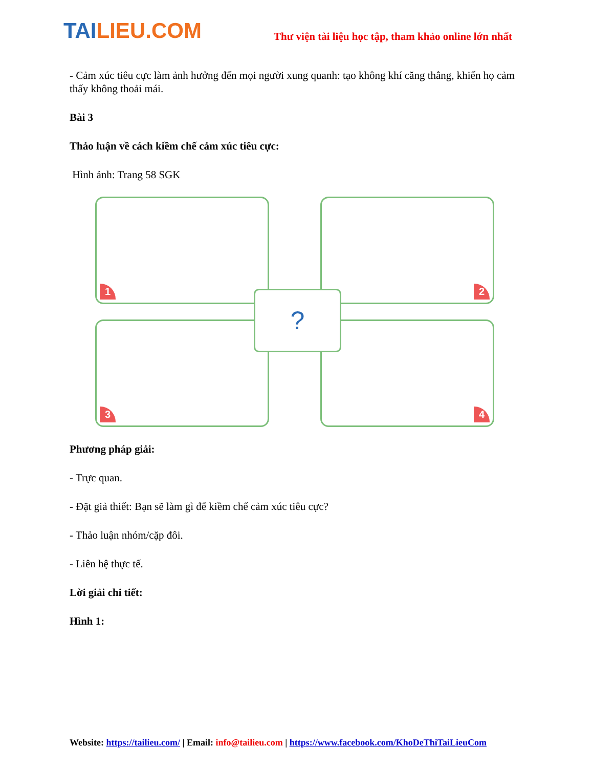TAILIEU.COM
Thư viện tài liệu học tập, tham khảo online lớn nhất
- Cảm xúc tiêu cực làm ảnh hưởng đến mọi người xung quanh: tạo không khí căng thẳng, khiến họ cảm thấy không thoải mái.
Bài 3
Thảo luận về cách kiềm chế cảm xúc tiêu cực:
Hình ảnh: Trang 58 SGK
1
2
3
4
?
Phương pháp giải:
- Trực quan.
- Đặt giả thiết: Bạn sẽ làm gì để kiềm chế cảm xúc tiêu cực?
- Thảo luận nhóm/cặp đôi.
- Liên hệ thực tế.
Lời giải chi tiết:
Hình 1:
Website: https://tailieu.com/ | Email: info@tailieu.com | https://www.facebook.com/KhoDeThiTaiLieuCom